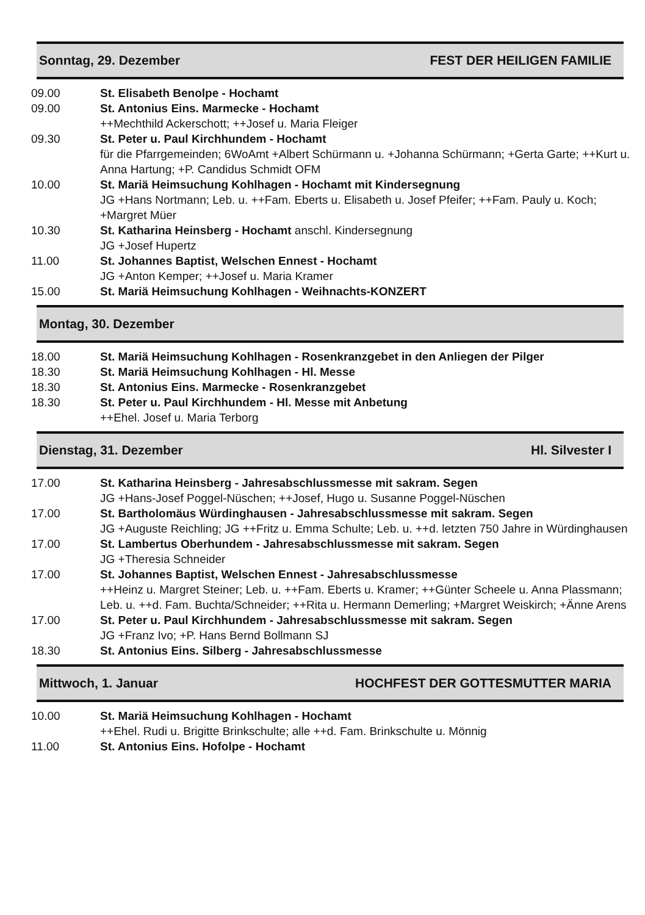Sonntag, 29. Dezember FEST DER HEILIGEN FAMILIE
09.00 St. Elisabeth Benolpe - Hochamt
09.00 St. Antonius Eins. Marmecke - Hochamt
++Mechthild Ackerschott; ++Josef u. Maria Fleiger
09.30 St. Peter u. Paul Kirchhundem - Hochamt
für die Pfarrgemeinden; 6WoAmt +Albert Schürmann u. +Johanna Schürmann; +Gerta Garte; ++Kurt u. Anna Hartung; +P. Candidus Schmidt OFM
10.00 St. Mariä Heimsuchung Kohlhagen - Hochamt mit Kindersegnung
JG +Hans Nortmann; Leb. u. ++Fam. Eberts u. Elisabeth u. Josef Pfeifer; ++Fam. Pauly u. Koch; +Margret Müer
10.30 St. Katharina Heinsberg - Hochamt anschl. Kindersegnung
JG +Josef Hupertz
11.00 St. Johannes Baptist, Welschen Ennest - Hochamt
JG +Anton Kemper; ++Josef u. Maria Kramer
15.00 St. Mariä Heimsuchung Kohlhagen - Weihnachts-KONZERT
Montag, 30. Dezember
18.00 St. Mariä Heimsuchung Kohlhagen - Rosenkranzgebet in den Anliegen der Pilger
18.30 St. Mariä Heimsuchung Kohlhagen - Hl. Messe
18.30 St. Antonius Eins. Marmecke - Rosenkranzgebet
18.30 St. Peter u. Paul Kirchhundem - Hl. Messe mit Anbetung
++Ehel. Josef u. Maria Terborg
Dienstag, 31. Dezember Hl. Silvester I
17.00 St. Katharina Heinsberg - Jahresabschlussmesse mit sakram. Segen
JG +Hans-Josef Poggel-Nüschen; ++Josef, Hugo u. Susanne Poggel-Nüschen
17.00 St. Bartholomäus Würdinghausen - Jahresabschlussmesse mit sakram. Segen
JG +Auguste Reichling; JG ++Fritz u. Emma Schulte; Leb. u. ++d. letzten 750 Jahre in Würdinghausen
17.00 St. Lambertus Oberhundem - Jahresabschlussmesse mit sakram. Segen
JG +Theresia Schneider
17.00 St. Johannes Baptist, Welschen Ennest - Jahresabschlussmesse
++Heinz u. Margret Steiner; Leb. u. ++Fam. Eberts u. Kramer; ++Günter Scheele u. Anna Plassmann; Leb. u. ++d. Fam. Buchta/Schneider; ++Rita u. Hermann Demerling; +Margret Weiskirch; +Änne Arens
17.00 St. Peter u. Paul Kirchhundem - Jahresabschlussmesse mit sakram. Segen
JG +Franz Ivo; +P. Hans Bernd Bollmann SJ
18.30 St. Antonius Eins. Silberg - Jahresabschlussmesse
Mittwoch, 1. Januar HOCHFEST DER GOTTESMUTTER MARIA
10.00 St. Mariä Heimsuchung Kohlhagen - Hochamt
++Ehel. Rudi u. Brigitte Brinkschulte; alle ++d. Fam. Brinkschulte u. Mönnig
11.00 St. Antonius Eins. Hofolpe - Hochamt